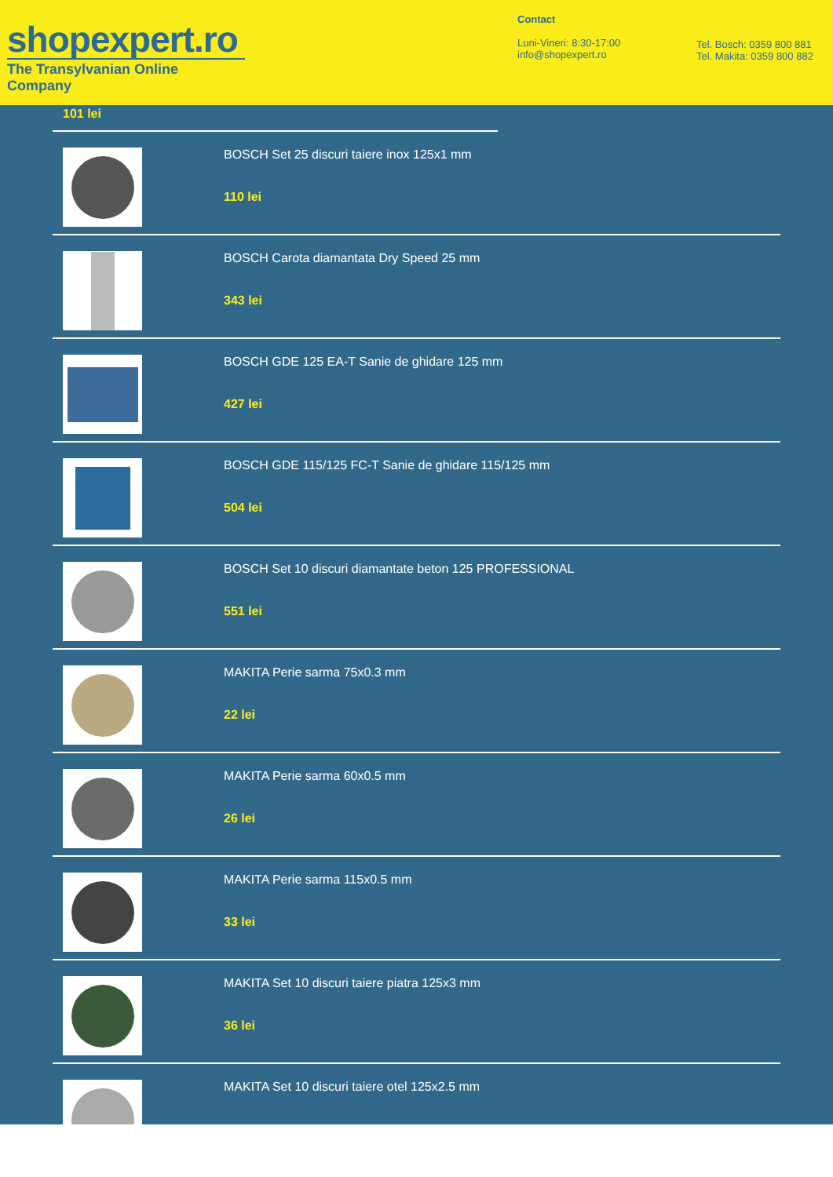shopexpert.ro
The Transylvanian Online Company
Contact
Luni-Vineri: 8:30-17:00
info@shopexpert.ro
Tel. Bosch: 0359 800 881
Tel. Makita: 0359 800 882
101 lei
BOSCH Set 25 discuri taiere inox 125x1 mm
110 lei
BOSCH Carota diamantata Dry Speed 25 mm
343 lei
BOSCH GDE 125 EA-T Sanie de ghidare 125 mm
427 lei
BOSCH GDE 115/125 FC-T Sanie de ghidare 115/125 mm
504 lei
BOSCH Set 10 discuri diamantate beton 125 PROFESSIONAL
551 lei
MAKITA Perie sarma 75x0.3 mm
22 lei
MAKITA Perie sarma 60x0.5 mm
26 lei
MAKITA Perie sarma 115x0.5 mm
33 lei
MAKITA Set 10 discuri taiere piatra 125x3 mm
36 lei
MAKITA Set 10 discuri taiere otel 125x2.5 mm